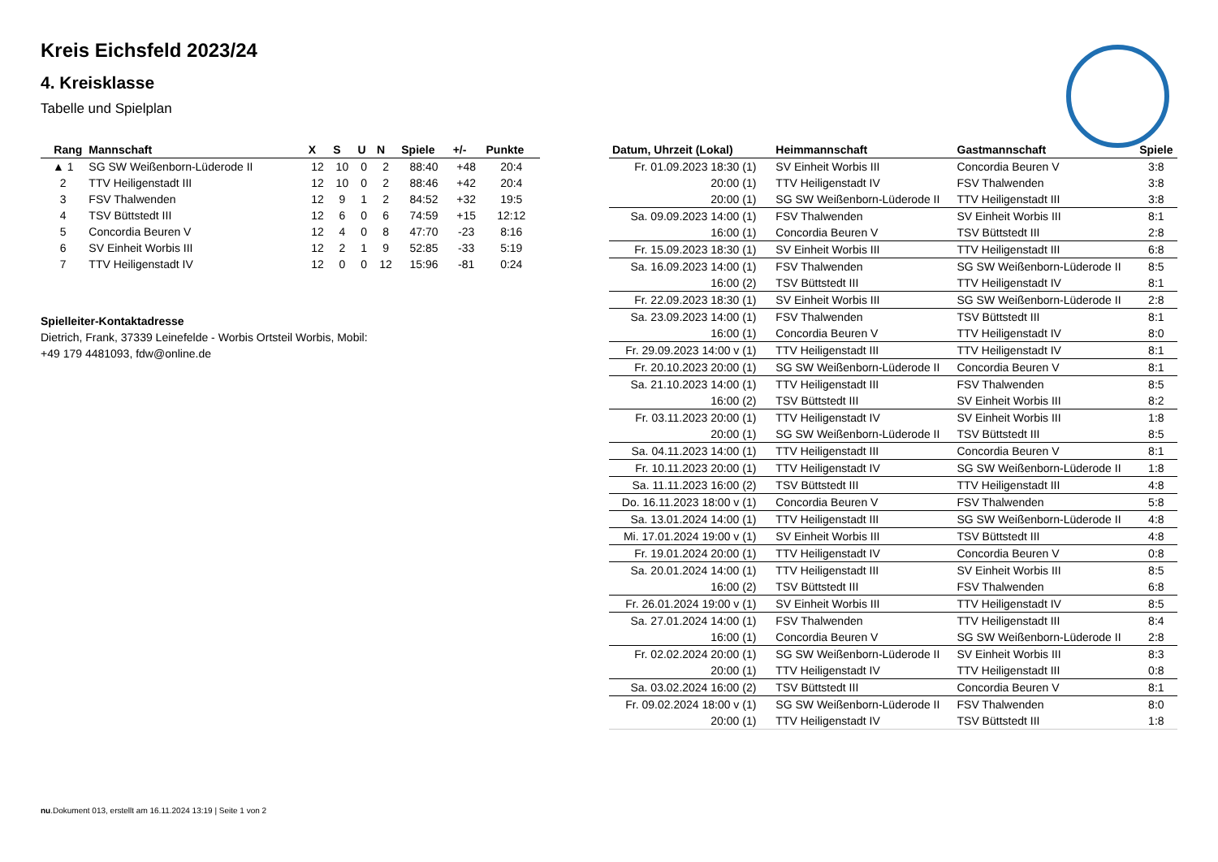Kreis Eichsfeld 2023/24
4. Kreisklasse
Tabelle und Spielplan
| Rang | Mannschaft | X | S | U | N | Spiele | +/- | Punkte |
| --- | --- | --- | --- | --- | --- | --- | --- | --- |
| ▲ 1 | SG SW Weißenborn-Lüderode II | 12 | 10 | 0 | 2 | 88:40 | +48 | 20:4 |
| 2 | TTV Heiligenstadt III | 12 | 10 | 0 | 2 | 88:46 | +42 | 20:4 |
| 3 | FSV Thalwenden | 12 | 9 | 1 | 2 | 84:52 | +32 | 19:5 |
| 4 | TSV Büttstedt III | 12 | 6 | 0 | 6 | 74:59 | +15 | 12:12 |
| 5 | Concordia Beuren V | 12 | 4 | 0 | 8 | 47:70 | -23 | 8:16 |
| 6 | SV Einheit Worbis III | 12 | 2 | 1 | 9 | 52:85 | -33 | 5:19 |
| 7 | TTV Heiligenstadt IV | 12 | 0 | 0 | 12 | 15:96 | -81 | 0:24 |
Spielleiter-Kontaktadresse
Dietrich, Frank, 37339 Leinefelde - Worbis Ortsteil Worbis, Mobil:
+49 179 4481093, fdw@online.de
| Datum, Uhrzeit (Lokal) | Heimmannschaft | Gastmannschaft | Spiele |
| --- | --- | --- | --- |
| Fr. 01.09.2023 18:30 (1) | SV Einheit Worbis III | Concordia Beuren V | 3:8 |
| 20:00 (1) | TTV Heiligenstadt IV | FSV Thalwenden | 3:8 |
| 20:00 (1) | SG SW Weißenborn-Lüderode II | TTV Heiligenstadt III | 3:8 |
| Sa. 09.09.2023 14:00 (1) | FSV Thalwenden | SV Einheit Worbis III | 8:1 |
| 16:00 (1) | Concordia Beuren V | TSV Büttstedt III | 2:8 |
| Fr. 15.09.2023 18:30 (1) | SV Einheit Worbis III | TTV Heiligenstadt III | 6:8 |
| Sa. 16.09.2023 14:00 (1) | FSV Thalwenden | SG SW Weißenborn-Lüderode II | 8:5 |
| 16:00 (2) | TSV Büttstedt III | TTV Heiligenstadt IV | 8:1 |
| Fr. 22.09.2023 18:30 (1) | SV Einheit Worbis III | SG SW Weißenborn-Lüderode II | 2:8 |
| Sa. 23.09.2023 14:00 (1) | FSV Thalwenden | TSV Büttstedt III | 8:1 |
| 16:00 (1) | Concordia Beuren V | TTV Heiligenstadt IV | 8:0 |
| Fr. 29.09.2023 14:00 v (1) | TTV Heiligenstadt III | TTV Heiligenstadt IV | 8:1 |
| Fr. 20.10.2023 20:00 (1) | SG SW Weißenborn-Lüderode II | Concordia Beuren V | 8:1 |
| Sa. 21.10.2023 14:00 (1) | TTV Heiligenstadt III | FSV Thalwenden | 8:5 |
| 16:00 (2) | TSV Büttstedt III | SV Einheit Worbis III | 8:2 |
| Fr. 03.11.2023 20:00 (1) | TTV Heiligenstadt IV | SV Einheit Worbis III | 1:8 |
| 20:00 (1) | SG SW Weißenborn-Lüderode II | TSV Büttstedt III | 8:5 |
| Sa. 04.11.2023 14:00 (1) | TTV Heiligenstadt III | Concordia Beuren V | 8:1 |
| Fr. 10.11.2023 20:00 (1) | TTV Heiligenstadt IV | SG SW Weißenborn-Lüderode II | 1:8 |
| Sa. 11.11.2023 16:00 (2) | TSV Büttstedt III | TTV Heiligenstadt III | 4:8 |
| Do. 16.11.2023 18:00 v (1) | Concordia Beuren V | FSV Thalwenden | 5:8 |
| Sa. 13.01.2024 14:00 (1) | TTV Heiligenstadt III | SG SW Weißenborn-Lüderode II | 4:8 |
| Mi. 17.01.2024 19:00 v (1) | SV Einheit Worbis III | TSV Büttstedt III | 4:8 |
| Fr. 19.01.2024 20:00 (1) | TTV Heiligenstadt IV | Concordia Beuren V | 0:8 |
| Sa. 20.01.2024 14:00 (1) | TTV Heiligenstadt III | SV Einheit Worbis III | 8:5 |
| 16:00 (2) | TSV Büttstedt III | FSV Thalwenden | 6:8 |
| Fr. 26.01.2024 19:00 v (1) | SV Einheit Worbis III | TTV Heiligenstadt IV | 8:5 |
| Sa. 27.01.2024 14:00 (1) | FSV Thalwenden | TTV Heiligenstadt III | 8:4 |
| 16:00 (1) | Concordia Beuren V | SG SW Weißenborn-Lüderode II | 2:8 |
| Fr. 02.02.2024 20:00 (1) | SG SW Weißenborn-Lüderode II | SV Einheit Worbis III | 8:3 |
| 20:00 (1) | TTV Heiligenstadt IV | TTV Heiligenstadt III | 0:8 |
| Sa. 03.02.2024 16:00 (2) | TSV Büttstedt III | Concordia Beuren V | 8:1 |
| Fr. 09.02.2024 18:00 v (1) | SG SW Weißenborn-Lüderode II | FSV Thalwenden | 8:0 |
| 20:00 (1) | TTV Heiligenstadt IV | TSV Büttstedt III | 1:8 |
nu.Dokument 013, erstellt am 16.11.2024 13:19 | Seite 1 von 2